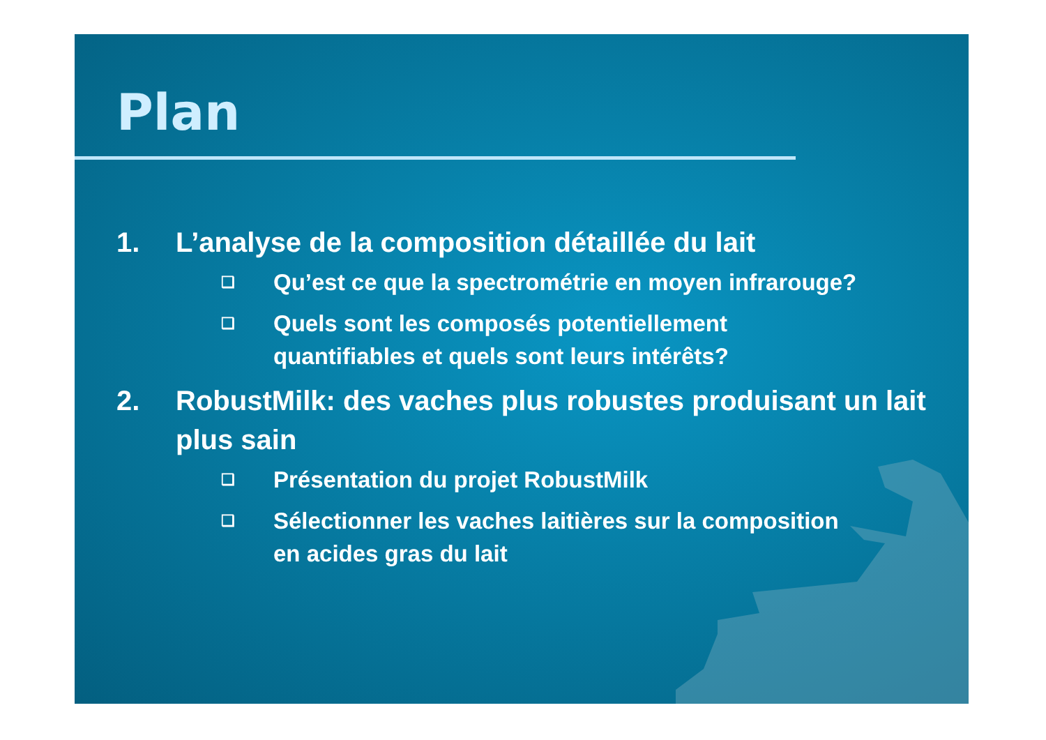Plan
1. L’analyse de la composition détaillée du lait
❑ Qu’est ce que la spectrométrie en moyen infrarouge?
❑ Quels sont les composés potentiellement
quantifiables et quels sont leurs intérêts?
2. RobustMilk: des vaches plus robustes produisant un lait plus sain
❑ Présentation du projet RobustMilk
❑ Sélectionner les vaches laitières sur la composition
en acides gras du lait